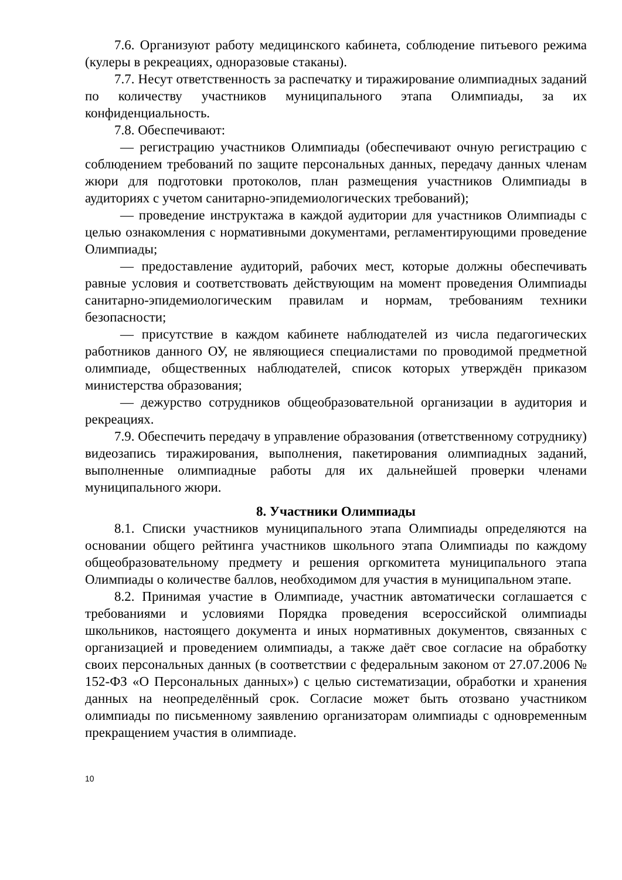7.6. Организуют работу медицинского кабинета, соблюдение питьевого режима (кулеры в рекреациях, одноразовые стаканы).
7.7. Несут ответственность за распечатку и тиражирование олимпиадных заданий по количеству участников муниципального этапа Олимпиады, за их конфиденциальность.
7.8. Обеспечивают:
— регистрацию участников Олимпиады (обеспечивают очную регистрацию с соблюдением требований по защите персональных данных, передачу данных членам жюри для подготовки протоколов, план размещения участников Олимпиады в аудиториях с учетом санитарно-эпидемиологических требований);
— проведение инструктажа в каждой аудитории для участников Олимпиады с целью ознакомления с нормативными документами, регламентирующими проведение Олимпиады;
— предоставление аудиторий, рабочих мест, которые должны обеспечивать равные условия и соответствовать действующим на момент проведения Олимпиады санитарно-эпидемиологическим правилам и нормам, требованиям техники безопасности;
— присутствие в каждом кабинете наблюдателей из числа педагогических работников данного ОУ, не являющиеся специалистами по проводимой предметной олимпиаде, общественных наблюдателей, список которых утверждён приказом министерства образования;
— дежурство сотрудников общеобразовательной организации в аудитория и рекреациях.
7.9. Обеспечить передачу в управление образования (ответственному сотруднику) видеозапись тиражирования, выполнения, пакетирования олимпиадных заданий, выполненные олимпиадные работы для их дальнейшей проверки членами муниципального жюри.
8. Участники Олимпиады
8.1. Списки участников муниципального этапа Олимпиады определяются на основании общего рейтинга участников школьного этапа Олимпиады по каждому общеобразовательному предмету и решения оргкомитета муниципального этапа Олимпиады о количестве баллов, необходимом для участия в муниципальном этапе.
8.2. Принимая участие в Олимпиаде, участник автоматически соглашается с требованиями и условиями Порядка проведения всероссийской олимпиады школьников, настоящего документа и иных нормативных документов, связанных с организацией и проведением олимпиады, а также даёт свое согласие на обработку своих персональных данных (в соответствии с федеральным законом от 27.07.2006 № 152-ФЗ «О Персональных данных») с целью систематизации, обработки и хранения данных на неопределённый срок. Согласие может быть отозвано участником олимпиады по письменному заявлению организаторам олимпиады с одновременным прекращением участия в олимпиаде.
10